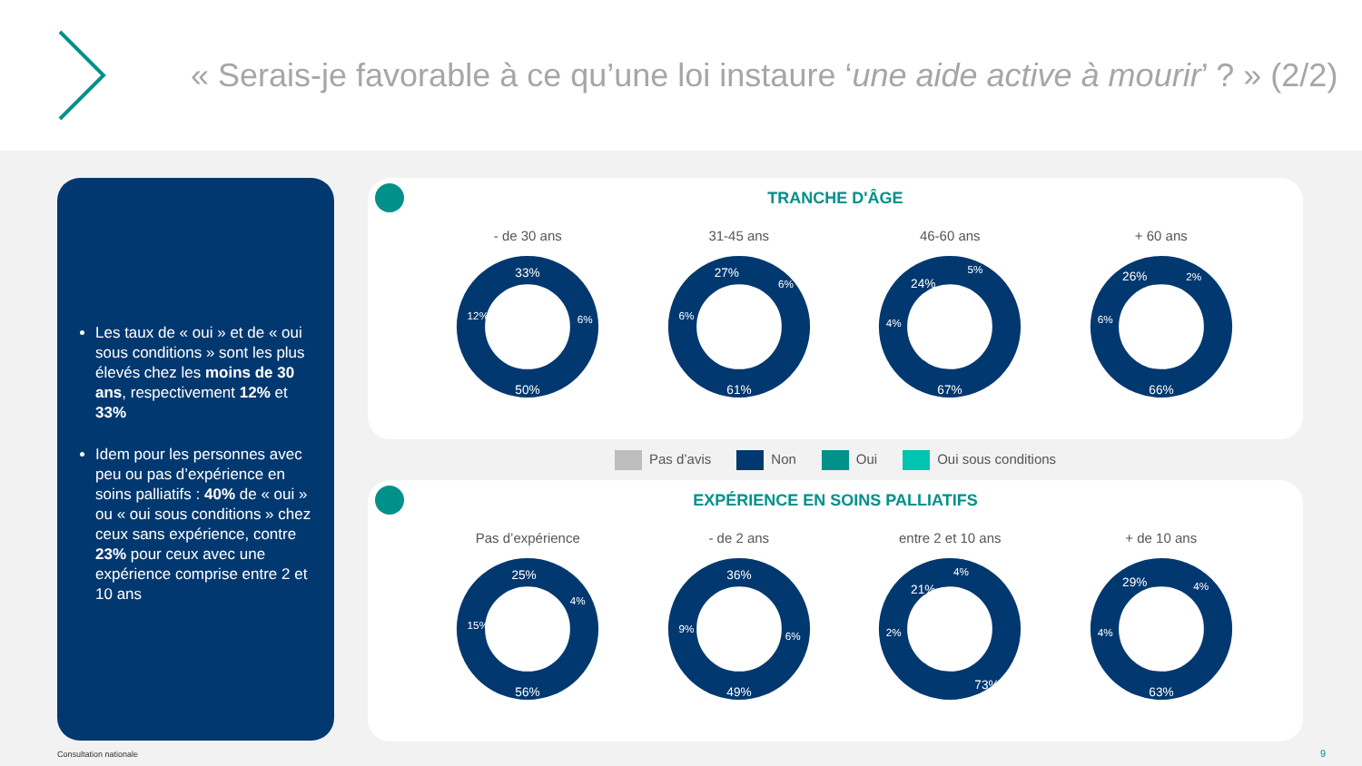« Serais-je favorable à ce qu’une loi instaure ‘une aide active à mourir’ ? » (2/2)
Les taux de « oui » et de « oui sous conditions » sont les plus élevés chez les moins de 30 ans, respectivement 12% et 33%
Idem pour les personnes avec peu ou pas d’expérience en soins palliatifs : 40% de « oui » ou « oui sous conditions » chez ceux sans expérience, contre 23% pour ceux avec une expérience comprise entre 2 et 10 ans
TRANCHE D'ÂGE
- de 30 ans
50%
33%
12%
6%
31-45 ans
61%
27%
6%
6%
46-60 ans
67%
24%
4%
5%
+ 60 ans
66%
26%
6%
2%
Pas d’avis Non Oui Oui sous conditions
EXPÉRIENCE EN SOINS PALLIATIFS
Pas d’expérience
56%
25%
15%
4%
- de 2 ans
49%
36%
9%
6%
entre 2 et 10 ans
73%
21%
2%
4%
+ de 10 ans
63%
29%
4%
4%
Consultation nationale 9